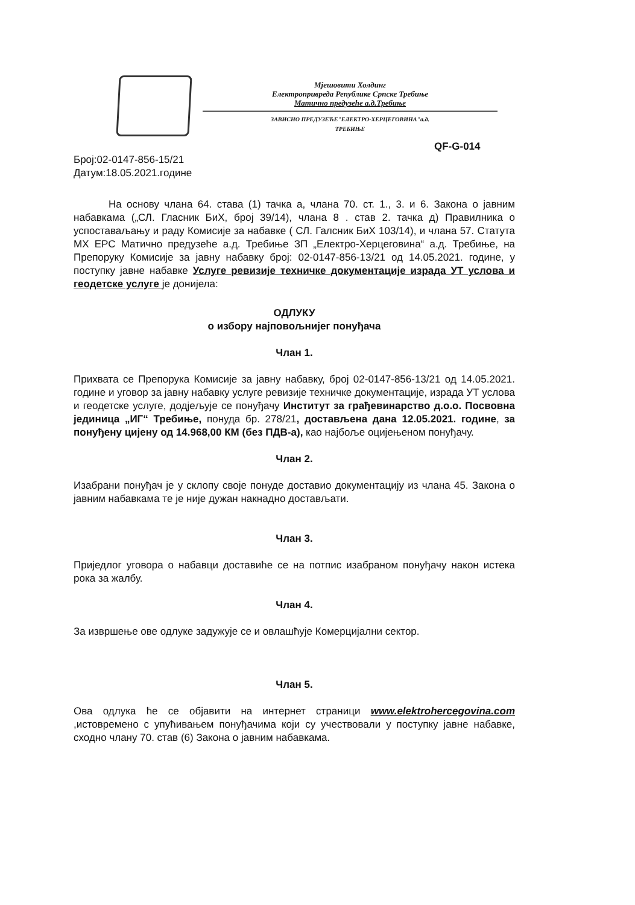Мјешовити Холдинг
Електропривреда Републике Српске Требиње
Матично предузеће а.д.Требиње
ЗАВИСНО ПРЕДУЗЕЋЕ"ЕЛЕКТРО-ХЕРЦЕГОВИНА"а.д.
ТРЕБИЊЕ
QF-G-014
Број:02-0147-856-15/21
Датум:18.05.2021.године
На основу члана 64. става (1) тачка а, члана 70. ст. 1., 3. и 6. Закона о јавним набавкама („СЛ. Гласник БиХ, број 39/14), члана 8 . став 2. тачка д) Правилника о успоставаљању и раду Комисије за набавке ( СЛ. Галсник БиХ 103/14), и члана 57. Статута МХ ЕРС Матично предузеће а.д. Требиње ЗП „Електро-Херцеговина“ а.д. Требиње, на Препоруку Комисије за јавну набавку број: 02-0147-856-13/21 од 14.05.2021. године, у поступку јавне набавке Услуге ревизије техничке документације израда УТ услова и геодетске услуге је донијела:
ОДЛУКУ
о избору најповољнијег понуђача
Члан 1.
Прихвата се Препорука Комисије за јавну набавку, број 02-0147-856-13/21 од 14.05.2021. године и уговор за јавну набавку услуге ревизије техничке документације, израда УТ услова и геодетске услуге, додјељује се понуђачу Институт за грађевинарство д.о.о. Посвовна јединица „ИГ“ Требиње, понуда бр. 278/21, достављена дана 12.05.2021. године, за понуђену цијену од 14.968,00 КМ (без ПДВ-а), као најбоље оцијењеном понуђачу.
Члан 2.
Изабрани понуђач је у склопу своје понуде доставио документацију из члана 45. Закона о јавним набавкама те је није дужан накнадно достављати.
Члан 3.
Приједлог уговора о набавци доставиће се на потпис изабраном понуђачу након истека рока за жалбу.
Члан 4.
За извршење ове одлуке задужује се и овлашћује Комерцијални сектор.
Члан 5.
Ова одлука ће се објавити на интернет страници www.elektrohercegovina.com ,истовремено с упућивањем понуђачима који су учествовали у поступку јавне набавке, сходно члану 70. став (6) Закона о јавним набавкама.